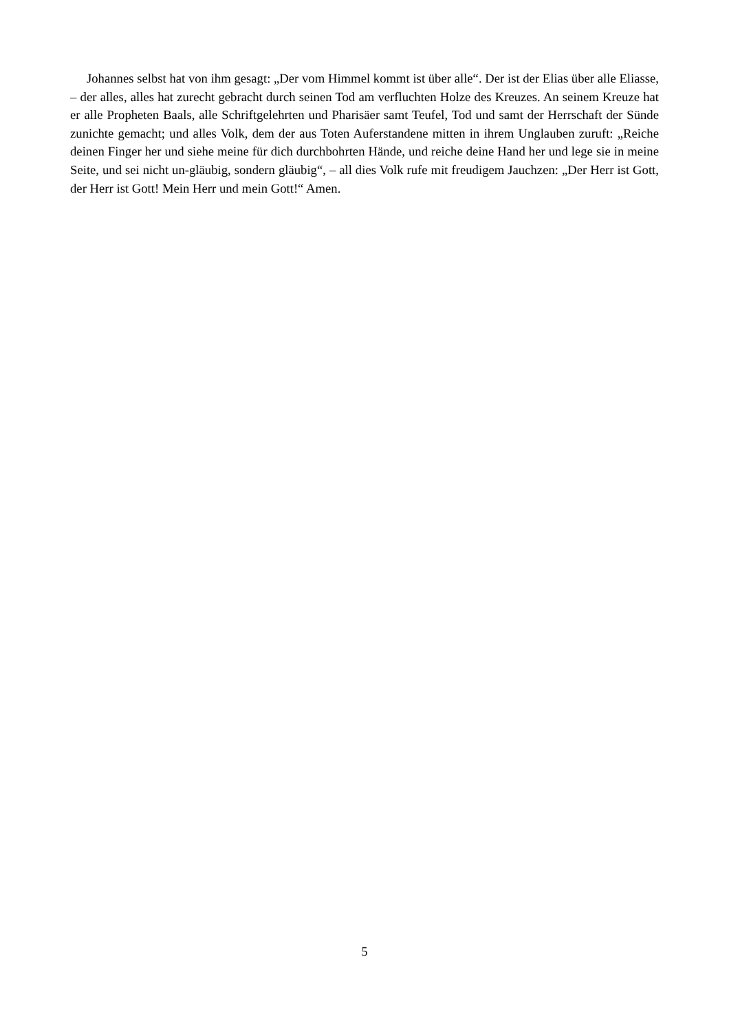Johannes selbst hat von ihm gesagt: „Der vom Himmel kommt ist über alle“. Der ist der Elias über alle Eliasse, – der alles, alles hat zurecht gebracht durch seinen Tod am verfluchten Holze des Kreuzes. An seinem Kreuze hat er alle Propheten Baals, alle Schriftgelehrten und Pharisäer samt Teufel, Tod und samt der Herrschaft der Sünde zunichte gemacht; und alles Volk, dem der aus Toten Auferstandene mitten in ihrem Unglauben zuruft: „Reiche deinen Finger her und siehe meine für dich durchbohrten Hände, und reiche deine Hand her und lege sie in meine Seite, und sei nicht un-gläubig, sondern gläubig“, – all dies Volk rufe mit freudigem Jauchzen: „Der Herr ist Gott, der Herr ist Gott! Mein Herr und mein Gott!“ Amen.
5